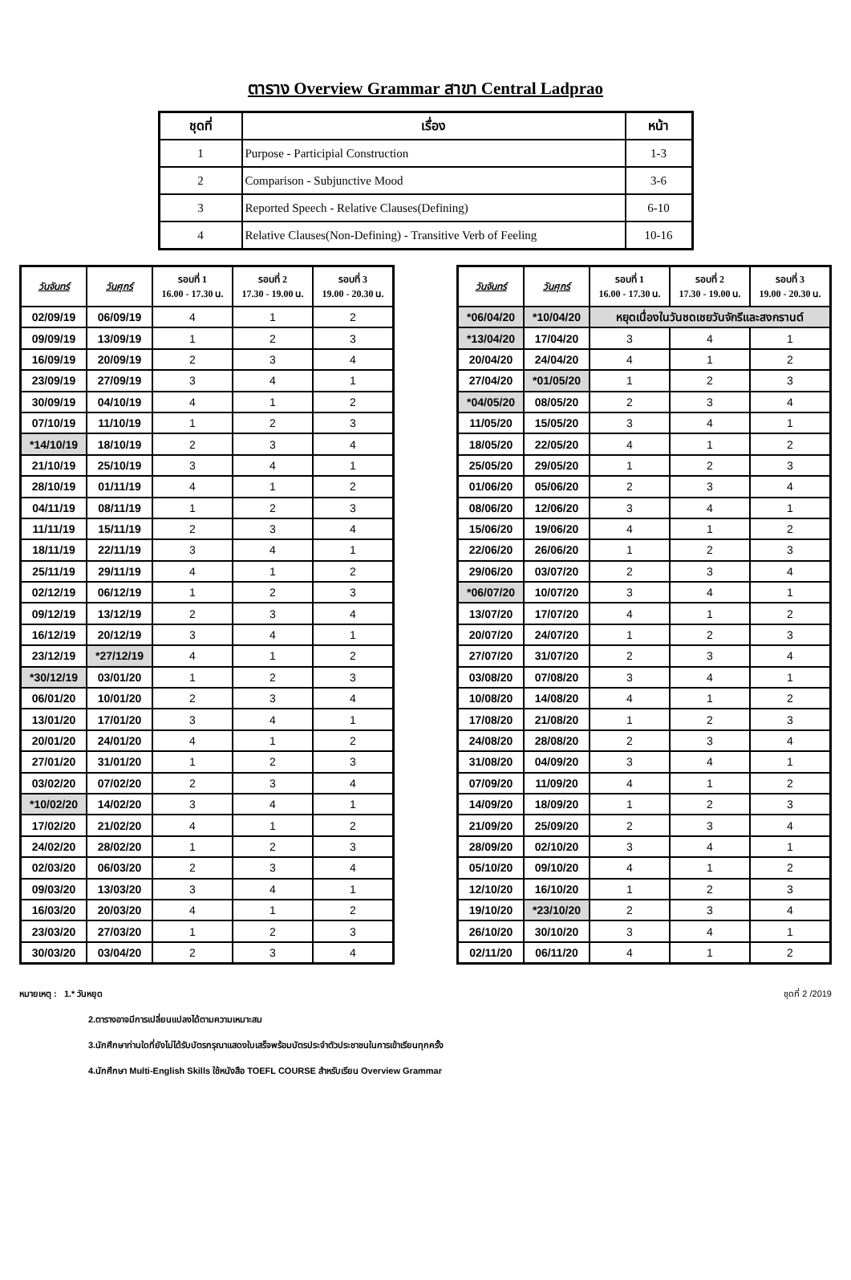ตาราง Overview Grammar สาขา Central Ladprao
| ชุดที่ | เรื่อง | หน้า |
| --- | --- | --- |
| 1 | Purpose - Participial Construction | 1-3 |
| 2 | Comparison - Subjunctive Mood | 3-6 |
| 3 | Reported Speech - Relative Clauses(Defining) | 6-10 |
| 4 | Relative Clauses(Non-Defining) - Transitive Verb of Feeling | 10-16 |
| วันจันทร์ | วันศุกร์ | รอบที่ 1 16.00 - 17.30 น. | รอบที่ 2 17.30 - 19.00 น. | รอบที่ 3 19.00 - 20.30 น. |
| --- | --- | --- | --- | --- |
| 02/09/19 | 06/09/19 | 4 | 1 | 2 |
| 09/09/19 | 13/09/19 | 1 | 2 | 3 |
| 16/09/19 | 20/09/19 | 2 | 3 | 4 |
| 23/09/19 | 27/09/19 | 3 | 4 | 1 |
| 30/09/19 | 04/10/19 | 4 | 1 | 2 |
| 07/10/19 | 11/10/19 | 1 | 2 | 3 |
| *14/10/19 | 18/10/19 | 2 | 3 | 4 |
| 21/10/19 | 25/10/19 | 3 | 4 | 1 |
| 28/10/19 | 01/11/19 | 4 | 1 | 2 |
| 04/11/19 | 08/11/19 | 1 | 2 | 3 |
| 11/11/19 | 15/11/19 | 2 | 3 | 4 |
| 18/11/19 | 22/11/19 | 3 | 4 | 1 |
| 25/11/19 | 29/11/19 | 4 | 1 | 2 |
| 02/12/19 | 06/12/19 | 1 | 2 | 3 |
| 09/12/19 | 13/12/19 | 2 | 3 | 4 |
| 16/12/19 | 20/12/19 | 3 | 4 | 1 |
| 23/12/19 | *27/12/19 | 4 | 1 | 2 |
| *30/12/19 | 03/01/20 | 1 | 2 | 3 |
| 06/01/20 | 10/01/20 | 2 | 3 | 4 |
| 13/01/20 | 17/01/20 | 3 | 4 | 1 |
| 20/01/20 | 24/01/20 | 4 | 1 | 2 |
| 27/01/20 | 31/01/20 | 1 | 2 | 3 |
| 03/02/20 | 07/02/20 | 2 | 3 | 4 |
| *10/02/20 | 14/02/20 | 3 | 4 | 1 |
| 17/02/20 | 21/02/20 | 4 | 1 | 2 |
| 24/02/20 | 28/02/20 | 1 | 2 | 3 |
| 02/03/20 | 06/03/20 | 2 | 3 | 4 |
| 09/03/20 | 13/03/20 | 3 | 4 | 1 |
| 16/03/20 | 20/03/20 | 4 | 1 | 2 |
| 23/03/20 | 27/03/20 | 1 | 2 | 3 |
| 30/03/20 | 03/04/20 | 2 | 3 | 4 |
| วันจันทร์ | วันศุกร์ | รอบที่ 1 16.00 - 17.30 น. | รอบที่ 2 17.30 - 19.00 น. | รอบที่ 3 19.00 - 20.30 น. |
| --- | --- | --- | --- | --- |
| *06/04/20 | *10/04/20 | หยุดเนื่องในวันชดเชยวันจักรีและสงกรานต์ | | |
| *13/04/20 | 17/04/20 | 3 | 4 | 1 |
| 20/04/20 | 24/04/20 | 4 | 1 | 2 |
| 27/04/20 | *01/05/20 | 1 | 2 | 3 |
| *04/05/20 | 08/05/20 | 2 | 3 | 4 |
| 11/05/20 | 15/05/20 | 3 | 4 | 1 |
| 18/05/20 | 22/05/20 | 4 | 1 | 2 |
| 25/05/20 | 29/05/20 | 1 | 2 | 3 |
| 01/06/20 | 05/06/20 | 2 | 3 | 4 |
| 08/06/20 | 12/06/20 | 3 | 4 | 1 |
| 15/06/20 | 19/06/20 | 4 | 1 | 2 |
| 22/06/20 | 26/06/20 | 1 | 2 | 3 |
| 29/06/20 | 03/07/20 | 2 | 3 | 4 |
| *06/07/20 | 10/07/20 | 3 | 4 | 1 |
| 13/07/20 | 17/07/20 | 4 | 1 | 2 |
| 20/07/20 | 24/07/20 | 1 | 2 | 3 |
| 27/07/20 | 31/07/20 | 2 | 3 | 4 |
| 03/08/20 | 07/08/20 | 3 | 4 | 1 |
| 10/08/20 | 14/08/20 | 4 | 1 | 2 |
| 17/08/20 | 21/08/20 | 1 | 2 | 3 |
| 24/08/20 | 28/08/20 | 2 | 3 | 4 |
| 31/08/20 | 04/09/20 | 3 | 4 | 1 |
| 07/09/20 | 11/09/20 | 4 | 1 | 2 |
| 14/09/20 | 18/09/20 | 1 | 2 | 3 |
| 21/09/20 | 25/09/20 | 2 | 3 | 4 |
| 28/09/20 | 02/10/20 | 3 | 4 | 1 |
| 05/10/20 | 09/10/20 | 4 | 1 | 2 |
| 12/10/20 | 16/10/20 | 1 | 2 | 3 |
| 19/10/20 | *23/10/20 | 2 | 3 | 4 |
| 26/10/20 | 30/10/20 | 3 | 4 | 1 |
| 02/11/20 | 06/11/20 | 4 | 1 | 2 |
หมายเหตุ : 1.* วันหยุด ชุดที่ 2 /2019
2.ตารางอาจมีการเปลี่ยนแปลงได้ตามความเหมาะสม
3.นักศึกษาท่านใดที่ยังไม่ได้รับบัตรกรุณาแสดงใบเสร็จพร้อมบัตรประจำตัวประชาชนในการเข้าเรียนทุกครั้ง
4.นักศึกษา Multi-English Skills ใช้หนังสือ TOEFL COURSE สำหรับเรียน Overview Grammar